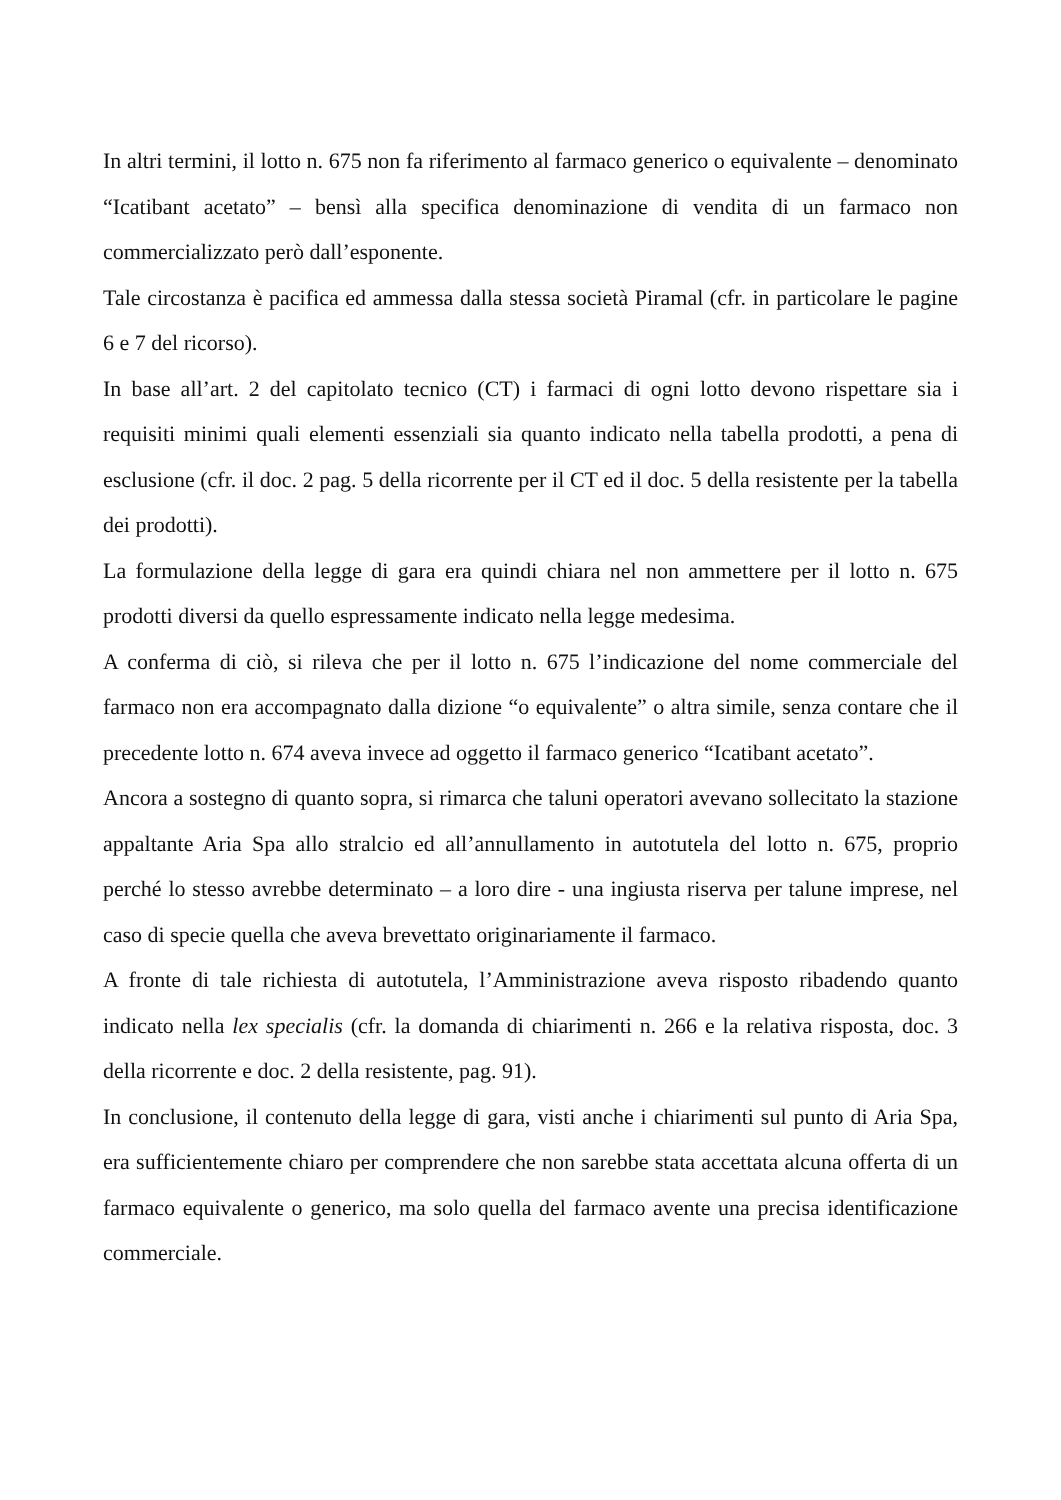In altri termini, il lotto n. 675 non fa riferimento al farmaco generico o equivalente – denominato “Icatibant acetato” – bensì alla specifica denominazione di vendita di un farmaco non commercializzato però dall’esponente.
Tale circostanza è pacifica ed ammessa dalla stessa società Piramal (cfr. in particolare le pagine 6 e 7 del ricorso).
In base all’art. 2 del capitolato tecnico (CT) i farmaci di ogni lotto devono rispettare sia i requisiti minimi quali elementi essenziali sia quanto indicato nella tabella prodotti, a pena di esclusione (cfr. il doc. 2 pag. 5 della ricorrente per il CT ed il doc. 5 della resistente per la tabella dei prodotti).
La formulazione della legge di gara era quindi chiara nel non ammettere per il lotto n. 675 prodotti diversi da quello espressamente indicato nella legge medesima.
A conferma di ciò, si rileva che per il lotto n. 675 l’indicazione del nome commerciale del farmaco non era accompagnato dalla dizione “o equivalente” o altra simile, senza contare che il precedente lotto n. 674 aveva invece ad oggetto il farmaco generico “Icatibant acetato”.
Ancora a sostegno di quanto sopra, si rimarca che taluni operatori avevano sollecitato la stazione appaltante Aria Spa allo stralcio ed all’annullamento in autotutela del lotto n. 675, proprio perché lo stesso avrebbe determinato – a loro dire - una ingiusta riserva per talune imprese, nel caso di specie quella che aveva brevettato originariamente il farmaco.
A fronte di tale richiesta di autotutela, l’Amministrazione aveva risposto ribadendo quanto indicato nella lex specialis (cfr. la domanda di chiarimenti n. 266 e la relativa risposta, doc. 3 della ricorrente e doc. 2 della resistente, pag. 91).
In conclusione, il contenuto della legge di gara, visti anche i chiarimenti sul punto di Aria Spa, era sufficientemente chiaro per comprendere che non sarebbe stata accettata alcuna offerta di un farmaco equivalente o generico, ma solo quella del farmaco avente una precisa identificazione commerciale.